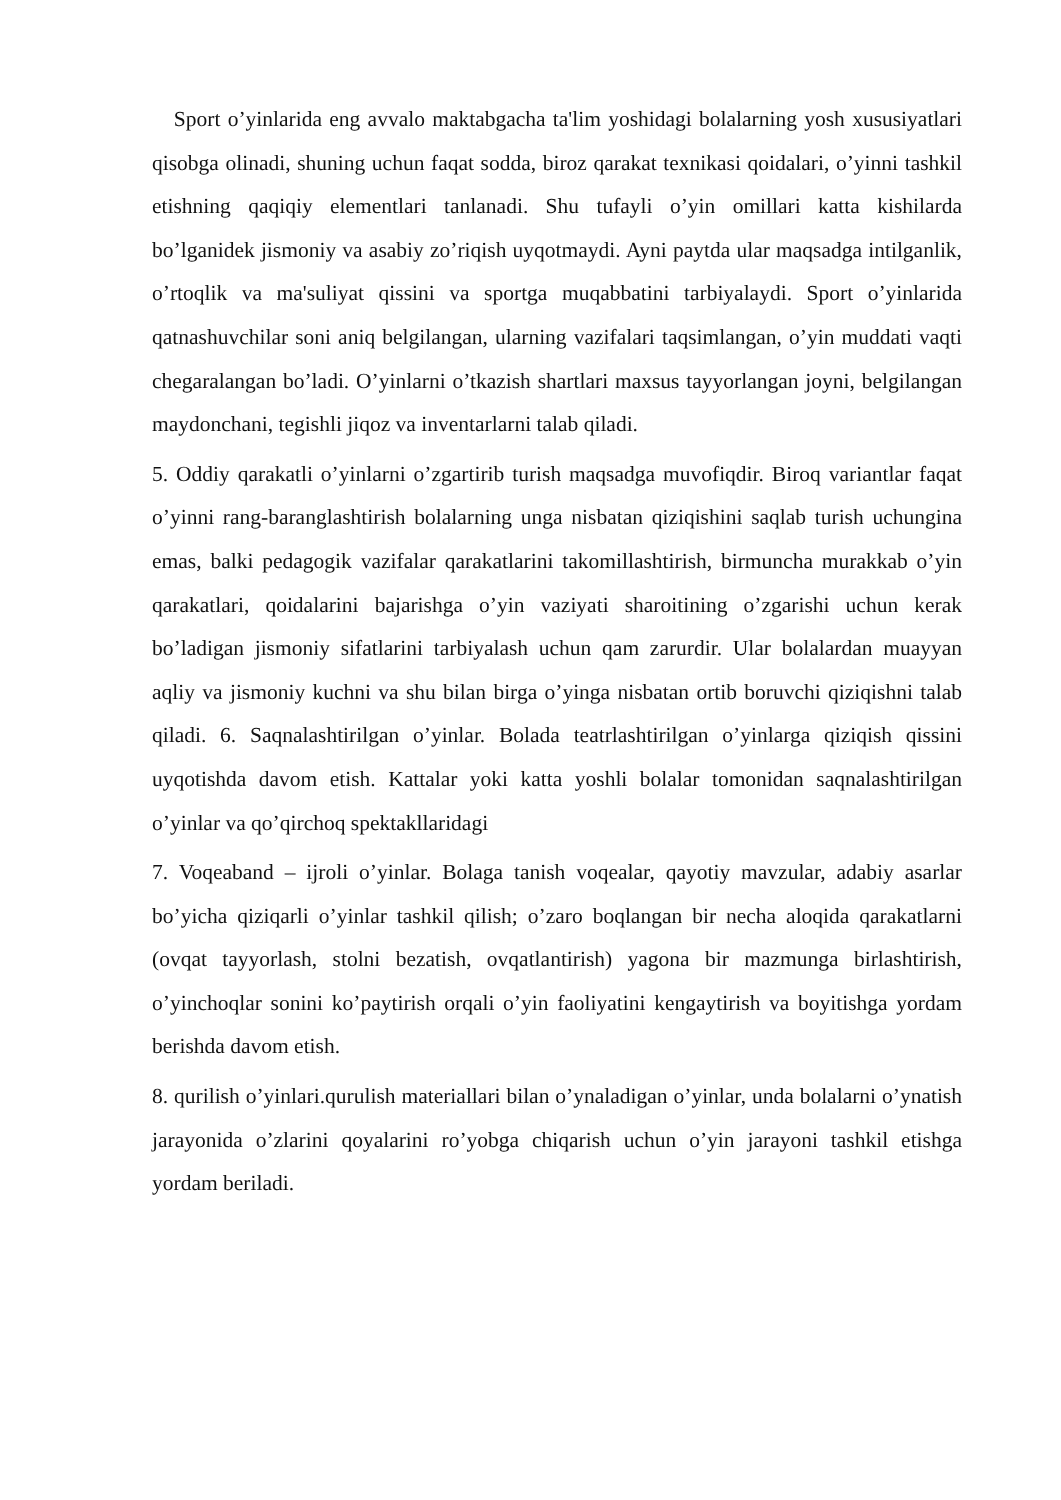Sport o’yinlarida eng avvalo maktabgacha ta'lim yoshidagi bolalarning yosh xususiyatlari qisobga olinadi, shuning uchun faqat sodda, biroz qarakat texnikasi qoidalari, o’yinni tashkil etishning qaqiqiy elementlari tanlanadi. Shu tufayli o’yin omillari katta kishilarda bo’lganidek jismoniy va asabiy zo’riqish uyqotmaydi. Ayni paytda ular maqsadga intilganlik, o’rtoqlik va ma'suliyat qissini va sportga muqabbatini tarbiyalaydi. Sport o’yinlarida qatnashuvchilar soni aniq belgilangan, ularning vazifalari taqsimlangan, o’yin muddati vaqti chegaralangan bo’ladi. O’yinlarni o’tkazish shartlari maxsus tayyorlangan joyni, belgilangan maydonchani, tegishli jiqoz va inventarlarni talab qiladi.
5. Oddiy qarakatli o’yinlarni o’zgartirib turish maqsadga muvofiqdir. Biroq variantlar faqat o’yinni rang-baranglashtirish bolalarning unga nisbatan qiziqishini saqlab turish uchungina emas, balki pedagogik vazifalar qarakatlarini takomillashtirish, birmuncha murakkab o’yin qarakatlari, qoidalarini bajarishga o’yin vaziyati sharoitining o’zgarishi uchun kerak bo’ladigan jismoniy sifatlarini tarbiyalash uchun qam zarurdir. Ular bolalardan muayyan aqliy va jismoniy kuchni va shu bilan birga o’yinga nisbatan ortib boruvchi qiziqishni talab qiladi. 6. Saqnalashtirilgan o’yinlar. Bolada teatrlashtirilgan o’yinlarga qiziqish qissini uyqotishda davom etish. Kattalar yoki katta yoshli bolalar tomonidan saqnalashtirilgan o’yinlar va qo’qirchoq spektakllaridagi
7. Voqeaband – ijroli o’yinlar. Bolaga tanish voqealar, qayotiy mavzular, adabiy asarlar bo’yicha qiziqarli o’yinlar tashkil qilish; o’zaro boqlangan bir necha aloqida qarakatlarni (ovqat tayyorlash, stolni bezatish, ovqatlantirish) yagona bir mazmunga birlashtirish, o’yinchoqlar sonini ko’paytirish orqali o’yin faoliyatini kengaytirish va boyitishga yordam berishda davom etish.
8. qurilish o’yinlari.qurulish materiallari bilan o’ynaladigan o’yinlar, unda bolalarni o’ynatish jarayonida o’zlarini qoyalarini ro’yobga chiqarish uchun o’yin jarayoni tashkil etishga yordam beriladi.